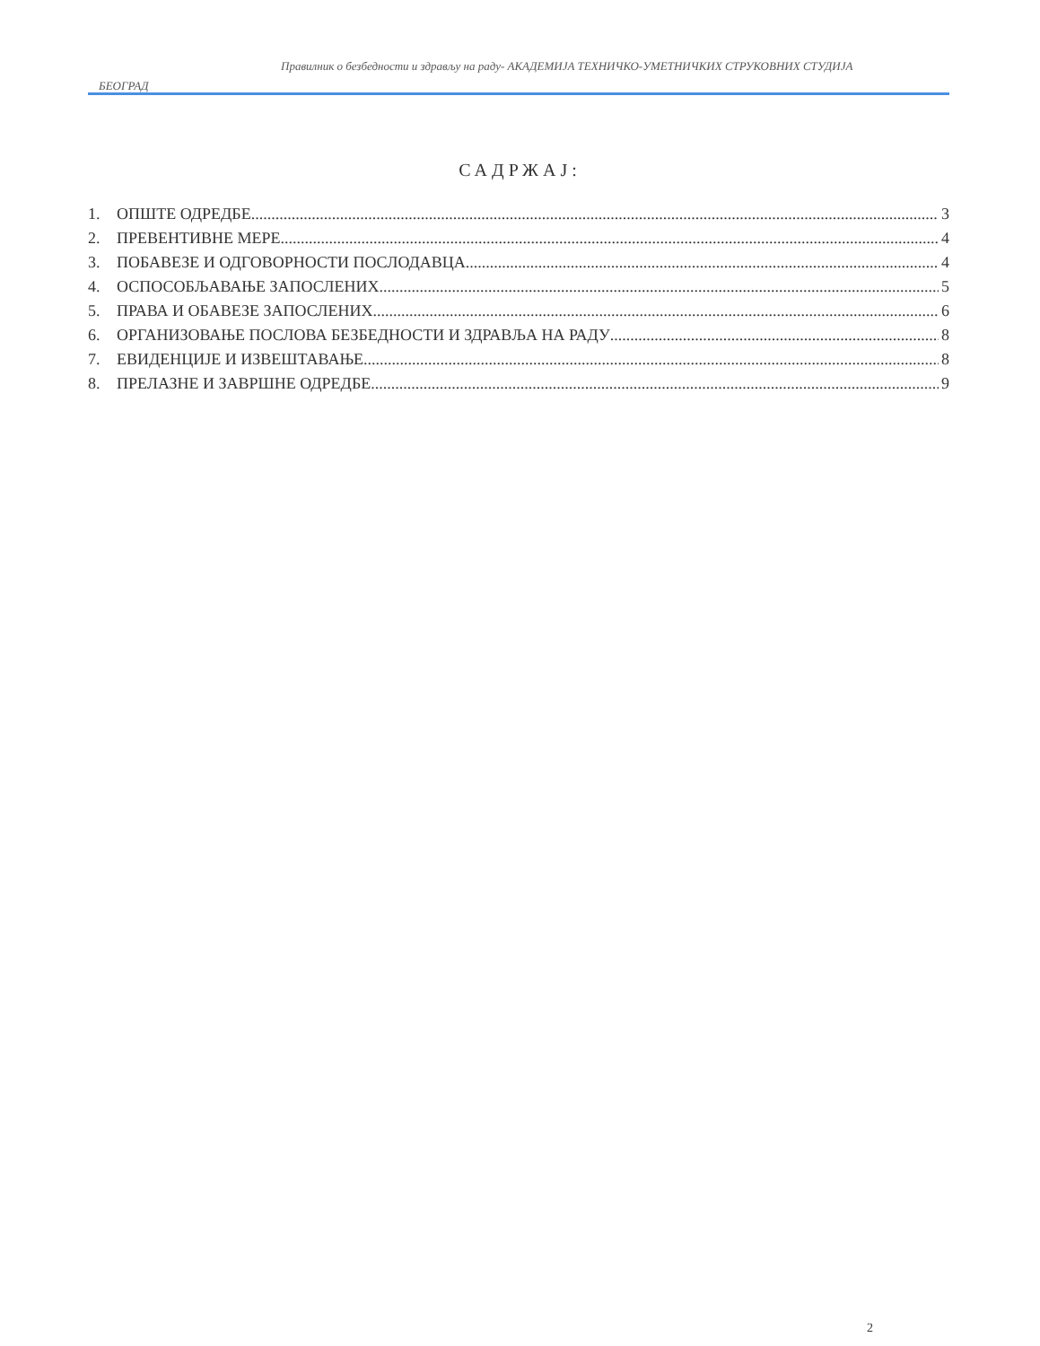Правилник о безбедности и здрављу на раду- АКАДЕМИЈА ТЕХНИЧКО-УМЕТНИЧКИХ СТРУКОВНИХ СТУДИЈА
БЕОГРАД
САДРЖАЈ:
1. ОПШТЕ ОДРЕДБЕ 3
2. ПРЕВЕНТИВНЕ МЕРЕ 4
3. ПОБАВЕЗЕ И ОДГОВОРНОСТИ ПОСЛОДАВЦА 4
4. ОСПОСОБЉАВАЊЕ ЗАПОСЛЕНИХ 5
5. ПРАВА И ОБАВЕЗЕ ЗАПОСЛЕНИХ 6
6. ОРГАНИЗОВАЊЕ ПОСЛОВА БЕЗБЕДНОСТИ И ЗДРАВЉА НА РАДУ 8
7. ЕВИДЕНЦИЈЕ И ИЗВЕШТАВАЊЕ 8
8. ПРЕЛАЗНЕ И ЗАВРШНЕ ОДРЕДБЕ 9
2